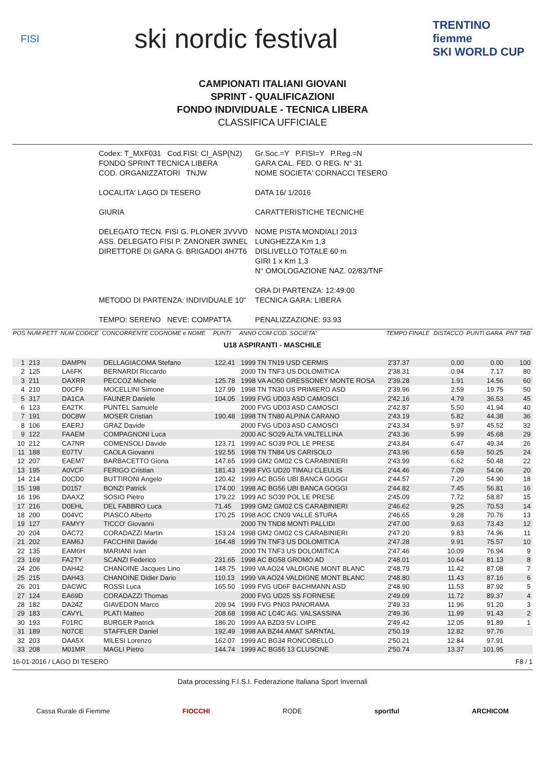FISI
ski nordic festival
TRENTINO
fiemme
SKI WORLD CUP
CAMPIONATI ITALIANI GIOVANI
SPRINT - QUALIFICAZIONI
FONDO INDIVIDUALE - TECNICA LIBERA
CLASSIFICA UFFICIALE
| Codex: T_MXF031 Cod.FISI: CI_ASP(N2) FONDO SPRINT TECNICA LIBERA COD. ORGANIZZATORI TNJW | Gr.Soc.=Y P.FISI=Y P.Reg.=N GARA CAL. FED. O REG. N° 31 NOME SOCIETA' CORNACCI TESERO |
| LOCALITA' LAGO DI TESERO | DATA 16/ 1/2016 |
| GIURIA | CARATTERISTICHE TECNICHE |
| DELEGATO TECN. FISI G. PLONER 3VVVD ASS. DELEGATO FISI P. ZANONER 3WNEL DIRETTORE DI GARA G. BRIGADOI 4H7T6 | NOME PISTA MONDIALI 2013 LUNGHEZZA Km 1,3 DISLIVELLO TOTALE 60 m GIRI 1 x Km 1,3 N° OMOLOGAZIONE NAZ. 02/83/TNF |
| METODO DI PARTENZA: INDIVIDUALE 10" | ORA DI PARTENZA: 12:49:00 TECNICA GARA: LIBERA |
| TEMPO: SERENO NEVE: COMPATTA | PENALIZZAZIONE: 93.93 |
| POS | NUM PETT | NUM CODICE | CONCORRENTE COGNOME e NOME | PUNTI | ANNO COM COD. SOCIETA' | TEMPO FINALE | DISTACCO | PUNTI GARA | PNT TAB |
| --- | --- | --- | --- | --- | --- | --- | --- | --- | --- |
| U18 ASPIRANTI - MASCHILE | | | | | | | | | |
| 1 | 213 | DAMPN | DELLAGIACOMA Stefano | 122.41 | 1999 TN TN19 USD CERMIS | 2'37.37 | 0.00 | 0.00 | 100 |
| 2 | 125 | LA6FK | BERNARDI Riccardo | | 2000 TN TNF3 US DOLOMITICA | 2'38.31 | 0.94 | 7.17 | 80 |
| 3 | 211 | DAXRR | PECCOZ Michele | 125.78 | 1998 VA AO50 GRESSONEY MONTE ROSA | 2'39.28 | 1.91 | 14.56 | 60 |
| 4 | 210 | D0CF9 | MOCELLINI Simone | 127.99 | 1998 TN TN30 US PRIMIERO ASD | 2'39.96 | 2.59 | 19.75 | 50 |
| 5 | 317 | DA1CA | FAUNER Daniele | 104.05 | 1999 FVG UD03 ASD CAMOSCI | 2'42.16 | 4.79 | 36.53 | 45 |
| 6 | 123 | EA2TK | PUNTEL Samuele | | 2000 FVG UD03 ASD CAMOSCI | 2'42.87 | 5.50 | 41.94 | 40 |
| 7 | 191 | D0C8W | MOSER Cristian | 190.48 | 1998 TN TN80 ALPINA CARANO | 2'43.19 | 5.82 | 44.38 | 36 |
| 8 | 106 | EAERJ | GRAZ Davide | | 2000 FVG UD03 ASD CAMOSCI | 2'43.34 | 5.97 | 45.52 | 32 |
| 9 | 122 | FAAEM | COMPAGNONI Luca | | 2000 AC SO29 ALTA VALTELLINA | 2'43.36 | 5.99 | 45.68 | 29 |
| 10 | 212 | CA7NR | COMENSOLI Davide | 123.71 | 1999 AC SO39 POL LE PRESE | 2'43.84 | 6.47 | 49.34 | 26 |
| 11 | 188 | E07TV | CAOLA Giovanni | 192.55 | 1998 TN TN84 US CARISOLO | 2'43.96 | 6.59 | 50.25 | 24 |
| 12 | 207 | EAEM7 | BARBACETTO Giona | 147.65 | 1999 GM2 GM02 CS CARABINIERI | 2'43.99 | 6.62 | 50.48 | 22 |
| 13 | 195 | A0VCF | FERIGO Cristian | 181.43 | 1998 FVG UD20 TIMAU CLEULIS | 2'44.46 | 7.09 | 54.06 | 20 |
| 14 | 214 | D0CD0 | BUTTIRONI Angelo | 120.42 | 1999 AC BG56 UBI BANCA GOGGI | 2'44.57 | 7.20 | 54.90 | 18 |
| 15 | 198 | D0157 | BONZI Patrick | 174.00 | 1998 AC BG56 UBI BANCA GOGGI | 2'44.82 | 7.45 | 56.81 | 16 |
| 16 | 196 | DAAXZ | SOSIO Pietro | 179.22 | 1999 AC SO39 POL LE PRESE | 2'45.09 | 7.72 | 58.87 | 15 |
| 17 | 216 | D0EHL | DEL FABBRO Luca | 71.45 | 1999 GM2 GM02 CS CARABINIERI | 2'46.62 | 9.25 | 70.53 | 14 |
| 18 | 200 | D04VC | PIASCO Alberto | 170.25 | 1998 AOC CN09 VALLE STURA | 2'46.65 | 9.28 | 70.76 | 13 |
| 19 | 127 | FAMYY | TICCO' Giovanni | | 2000 TN TND8 MONTI PALLIDI | 2'47.00 | 9.63 | 73.43 | 12 |
| 20 | 204 | DAC72 | CORADAZZI Martin | 153.24 | 1998 GM2 GM02 CS CARABINIERI | 2'47.20 | 9.83 | 74.96 | 11 |
| 21 | 202 | EAM6J | FACCHINI Davide | 164.48 | 1999 TN TNF3 US DOLOMITICA | 2'47.28 | 9.91 | 75.57 | 10 |
| 22 | 135 | EAM6H | MARIANI Ivan | | 2000 TN TNF3 US DOLOMITICA | 2'47.46 | 10.09 | 76.94 | 9 |
| 23 | 169 | FA2TY | SCANZI Federico | 231.65 | 1998 AC BG58 GROMO AD | 2'48.01 | 10.64 | 81.13 | 8 |
| 24 | 206 | DAH42 | CHANOINE Jacques Lino | 148.75 | 1999 VA AO24 VALDIGNE MONT BLANC | 2'48.79 | 11.42 | 87.08 | 7 |
| 25 | 215 | DAH43 | CHANOINE Didier Dario | 110.13 | 1999 VA AO24 VALDIGNE MONT BLANC | 2'48.80 | 11.43 | 87.16 | 6 |
| 26 | 201 | DACWC | ROSSI Luca | 165.50 | 1999 FVG UD6F BACHMANN ASD | 2'48.90 | 11.53 | 87.92 | 5 |
| 27 | 124 | EA69D | CORADAZZI Thomas | | 2000 FVG UD25 SS FORNESE | 2'49.09 | 11.72 | 89.37 | 4 |
| 28 | 182 | DA24Z | GIAVEDON Marco | 209.94 | 1999 FVG PN03 PANORAMA | 2'49.33 | 11.96 | 91.20 | 3 |
| 29 | 183 | CAVYL | PLATI Matteo | 208.68 | 1998 AC LC4C AG. VALSASSINA | 2'49.36 | 11.99 | 91.43 | 2 |
| 30 | 193 | F01RC | BURGER Patrick | 186.20 | 1999 AA BZD3 5V LOIPE | 2'49.42 | 12.05 | 91.89 | 1 |
| 31 | 189 | N07CE | STAFFLER Daniel | 192.49 | 1998 AA BZ44 AMAT SARNTAL | 2'50.19 | 12.82 | 97.76 | |
| 32 | 203 | DAA5X | MILESI Lorenzo | 162.07 | 1999 AC BG34 RONCOBELLO | 2'50.21 | 12.84 | 97.91 | |
| 33 | 208 | M01MR | MAGLI Pietro | 144.74 | 1999 AC BG55 13 CLUSONE | 2'50.74 | 13.37 | 101.95 | |
16-01-2016 / LAGO DI TESERO F8 / 1
Data processing F.I.S.I. Federazione Italiana Sport Invernali
Cassa Rurale di Fiemme FIOCCHI RODE sportful ARCHICOM